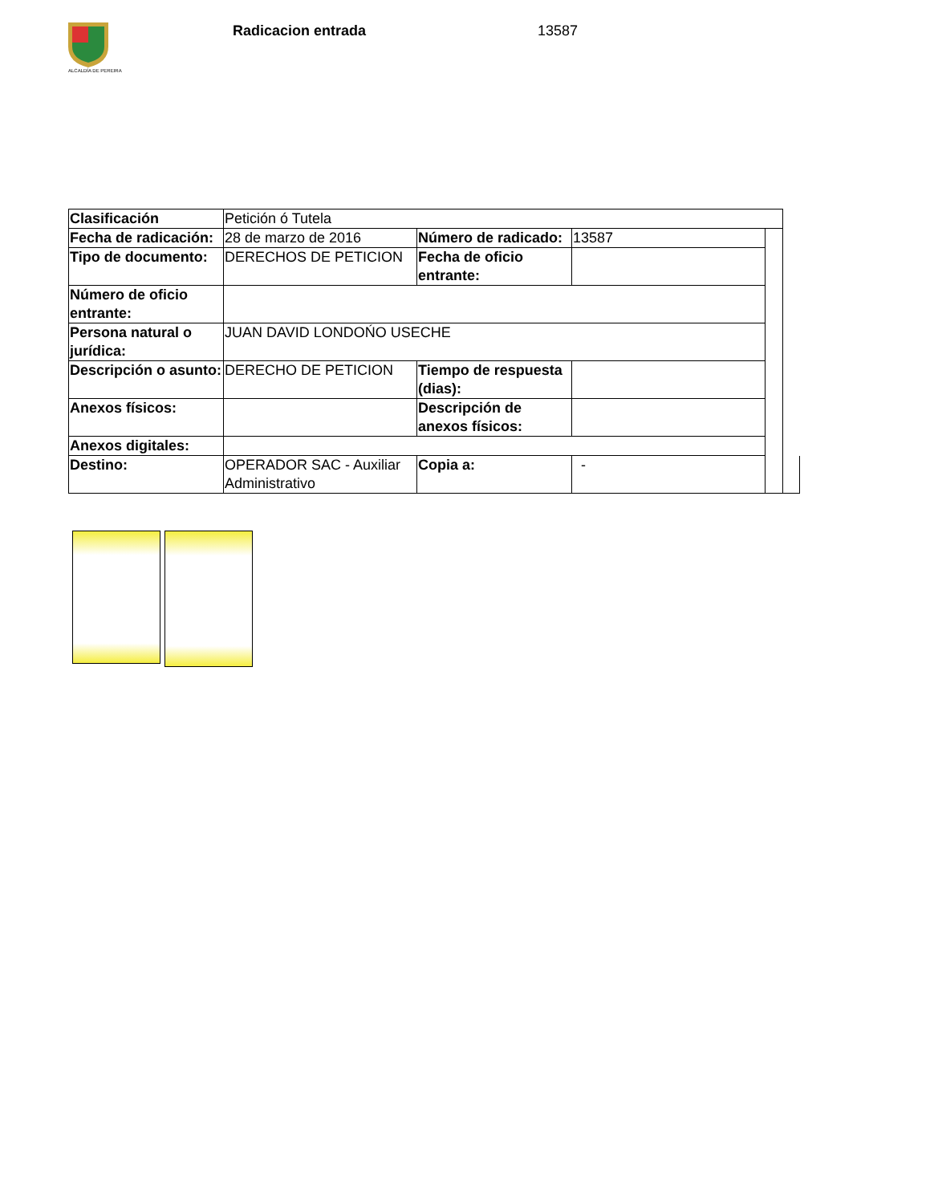ALCALDÍA DE PEREIRA
Radicacion entrada 13587
| Clasificación | Petición ó Tutela | | | | |
| Fecha de radicación: | 28 de marzo de 2016 | Número de radicado: | 13587 | | |
| Tipo de documento: | DERECHOS DE PETICION | Fecha de oficio entrante: | | | |
| Número de oficio entrante: | | | | | |
| Persona natural o jurídica: | JUAN DAVID LONDOŃO USECHE | | | | |
| Descripción o asunto: | DERECHO DE PETICION | Tiempo de respuesta (dias): | | | |
| Anexos físicos: | | Descripción de anexos físicos: | | | |
| Anexos digitales: | | | | | |
| Destino: | OPERADOR SAC - Auxiliar Administrativo | Copia a: | - | | |